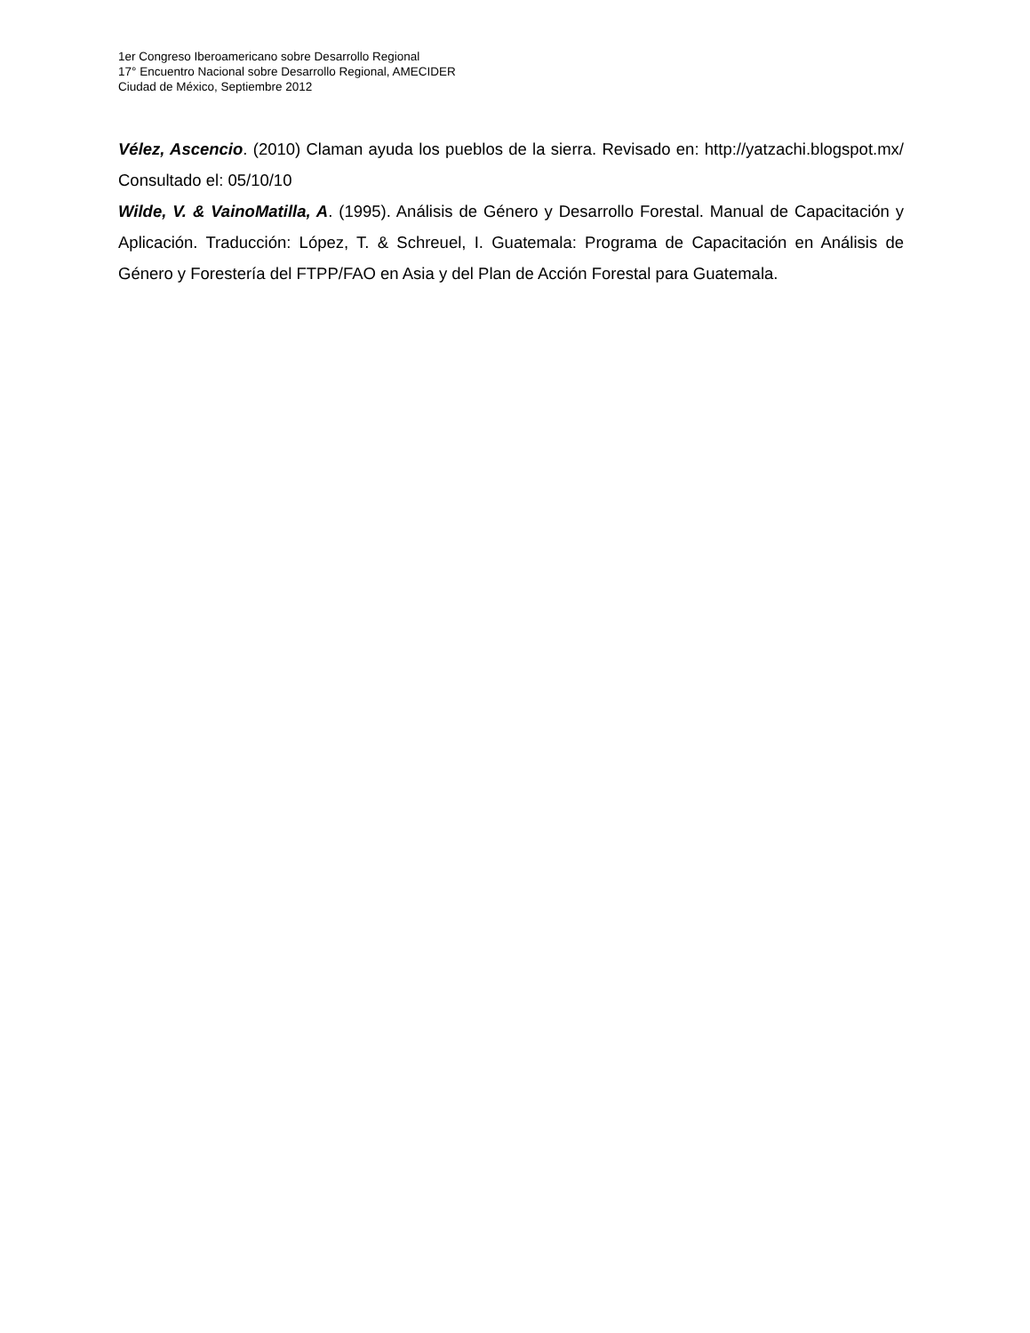1er Congreso Iberoamericano sobre Desarrollo Regional
17° Encuentro Nacional sobre Desarrollo Regional, AMECIDER
Ciudad de México, Septiembre 2012
Vélez, Ascencio. (2010) Claman ayuda los pueblos de la sierra. Revisado en: http://yatzachi.blogspot.mx/ Consultado el: 05/10/10
Wilde, V. & VainoMatilla, A. (1995). Análisis de Género y Desarrollo Forestal. Manual de Capacitación y Aplicación. Traducción: López, T. & Schreuel, I. Guatemala: Programa de Capacitación en Análisis de Género y Forestería del FTPP/FAO en Asia y del Plan de Acción Forestal para Guatemala.